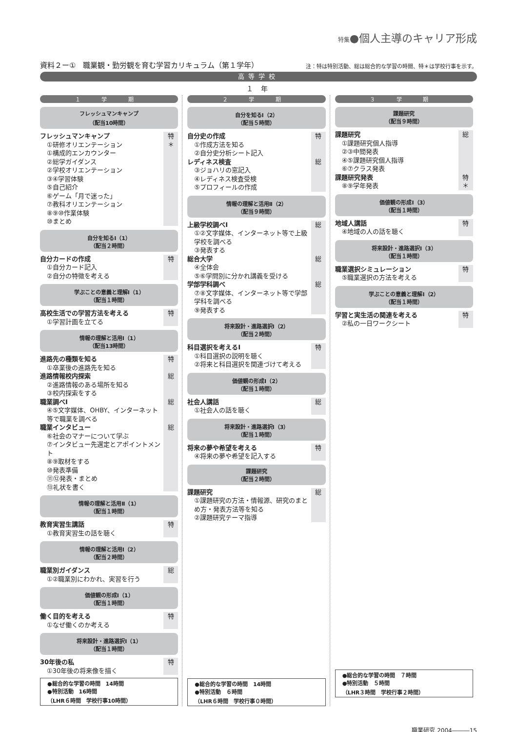特集●個人主導のキャリア形成
資料２ー①　職業観・勤労観を育む学習カリキュラム（第１学年） 注：特は特別活動、総は総合的な学習の時間、特＊は学校行事を示す。
高等学校
１ 年
１ 学 期
フレッシュマンキャンプ
（配当10時間）
フレッシュマンキャンプ
①研修オリエンテーション
①構成的エンカウンター
②総学ガイダンス
②学校オリエンテーション
③④学習体験
⑤自己紹介
⑥ゲーム「月で迷った」
⑦教科オリエンテーション
⑧⑨⑩作業体験
⑩まとめ
特
＊
自分を知るⅠ（1）
（配当２時間）
自分カードの作成
①自分カード記入
②自分の特徴を考える
特
学ぶことの意義と理解Ⅰ（1）
（配当１時間）
高校生活での学習方法を考える
①学習計画を立てる
特
情報の理解と活用Ⅰ（1）
（配当13時間）
進路先の種類を知る
①卒業後の進路先を知る
特
進路情報校内探索
②進路情報のある場所を知る
③校内探索をする
総
職業調べⅠ
④⑤文字媒体、OHBY、インターネット等で職業を調べる
総
職業インタビュー
⑥社会のマナーについて学ぶ
⑦インタビュー先選定とアポイントメント
⑧⑨取材をする
⑩発表準備
⑪⑫発表・まとめ
⑬礼状を書く
総
情報の理解と活用Ⅱ（1）
（配当１時間）
教育実習生講話
①教育実習生の話を聴く
特
情報の理解と活用Ⅰ（2）
（配当２時間）
職業別ガイダンス
①②職業別にわかれ、実習を行う
総
価値観の形成Ⅰ（1）
（配当１時間）
働く目的を考える
①なぜ働くのか考える
特
将来設計・進路選択Ⅰ（1）
（配当１時間）
30年後の私
①30年後の将来像を描く
特
●総合的な学習の時間　14時間
●特別活動　16時間
（LHR６時間　学校行事10時間）
２ 学 期
自分を知るⅠ（2）
（配当５時間）
自分史の作成
①作成方法を知る
②自分史分析シート記入
特
レディネス検査
③ジョハリの窓記入
④レディネス検査受検
⑤プロフィールの作成
総
情報の理解と活用Ⅱ（2）
（配当９時間）
上級学校調べⅠ
①②文字媒体、インターネット等で上級学校を調べる
③発表する
総
総合大学
④全体会
⑤⑥学問別に分かれ講義を受ける
総
学部学科調べ
⑦⑧文字媒体、インターネット等で学部学科を調べる
⑨発表する
総
将来設計・進路選択Ⅰ（2）
（配当２時間）
科目選択を考えるⅠ
①科目選択の説明を聴く
②将来と科目選択を関連づけて考える
特
価値観の形成Ⅰ（2）
（配当１時間）
社会人講話
①社会人の話を聴く
総
将来設計・進路選択Ⅰ（3）
（配当１時間）
将来の夢や希望を考える
④将来の夢や希望を記入する
特
課題研究
（配当２時間）
課題研究
①課題研究の方法・情報源、研究のまとめ方・発表方法等を知る
②課題研究テーマ指導
総
●総合的な学習の時間　14時間
●特別活動　６時間
（LHR６時間　学校行事０時間）
３ 学 期
課題研究
（配当９時間）
課題研究
①課題研究個人指導
②③中間発表
④⑤課題研究個人指導
⑥⑦クラス発表
総
課題研究発表
⑧⑨学年発表
特
＊
価値観の形成Ⅰ（3）
（配当１時間）
地域人講話
④地域の人の話を聴く
特
将来設計・進路選択Ⅰ（3）
（配当１時間）
職業選択シミュレーション
⑤職業選択の方法を考える
特
学ぶことの意義と理解Ⅰ（2）
（配当１時間）
学習と実生活の関連を考える
②私の一日ワークシート
特
●総合的な学習の時間　７時間
●特別活動　５時間
（LHR３時間　学校行事２時間）
職業研究 2004―――15